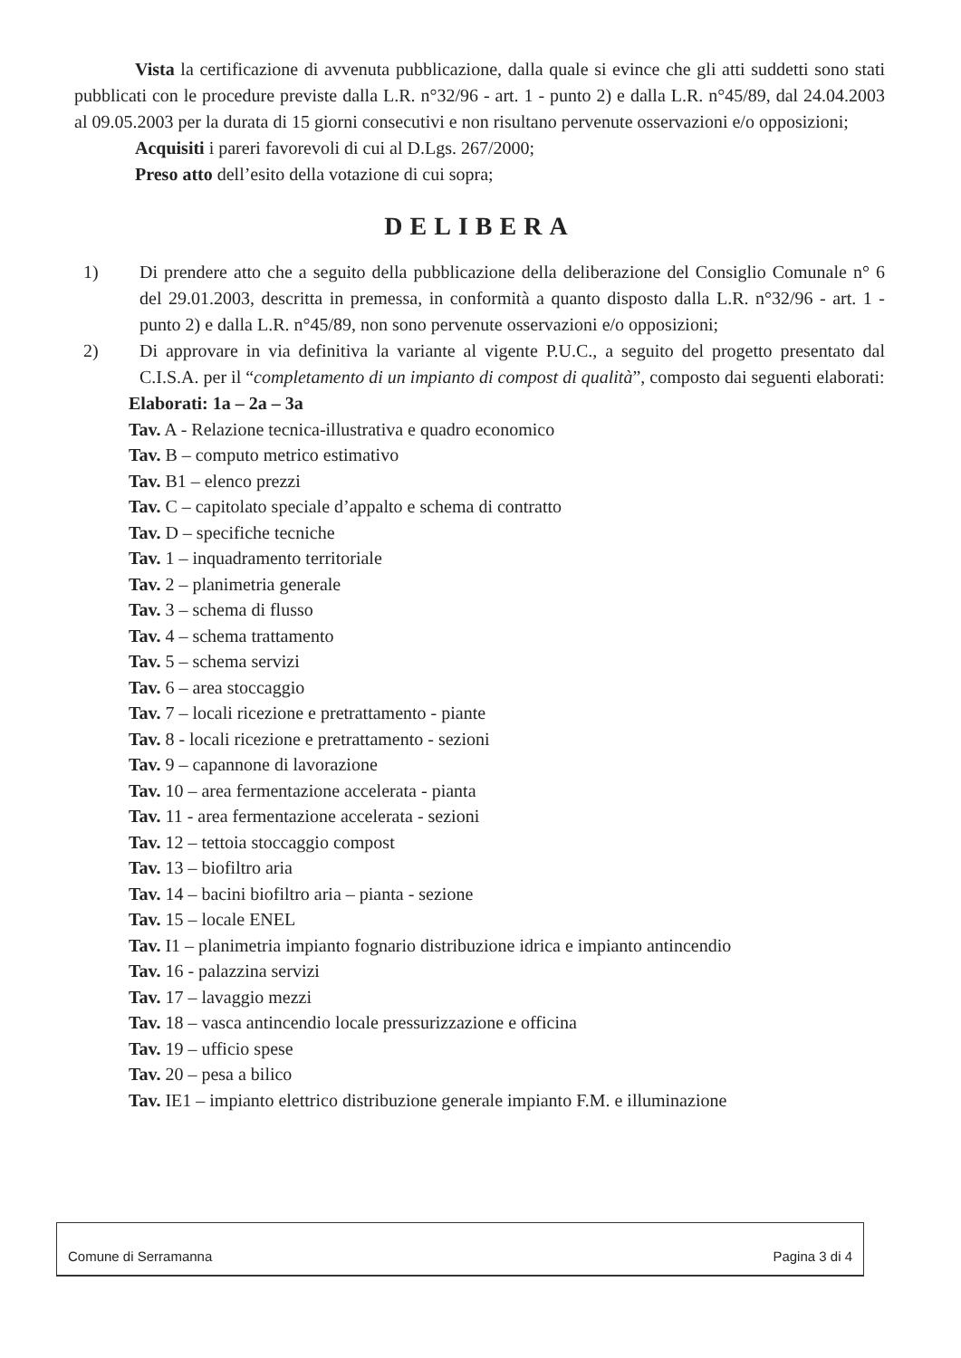Vista la certificazione di avvenuta pubblicazione, dalla quale si evince che gli atti suddetti sono stati pubblicati con le procedure previste dalla L.R. n°32/96 - art. 1 - punto 2) e dalla L.R. n°45/89, dal 24.04.2003 al 09.05.2003 per la durata di 15 giorni consecutivi e non risultano pervenute osservazioni e/o opposizioni;
Acquisiti i pareri favorevoli di cui al D.Lgs. 267/2000;
Preso atto dell’esito della votazione di cui sopra;
DELIBERA
1) Di prendere atto che a seguito della pubblicazione della deliberazione del Consiglio Comunale n° 6 del 29.01.2003, descritta in premessa, in conformità a quanto disposto dalla L.R. n°32/96 - art. 1 - punto 2) e dalla L.R. n°45/89, non sono pervenute osservazioni e/o opposizioni;
2) Di approvare in via definitiva la variante al vigente P.U.C., a seguito del progetto presentato dal C.I.S.A. per il “completamento di un impianto di compost di qualità”, composto dai seguenti elaborati:
Elaborati: 1a – 2a – 3a
Tav. A - Relazione tecnica-illustrativa e quadro economico
Tav. B – computo metrico estimativo
Tav. B1 – elenco prezzi
Tav. C – capitolato speciale d’appalto e schema di contratto
Tav. D – specifiche tecniche
Tav. 1 – inquadramento territoriale
Tav. 2 – planimetria generale
Tav. 3 – schema di flusso
Tav. 4 – schema trattamento
Tav. 5 – schema servizi
Tav. 6 – area stoccaggio
Tav. 7 – locali ricezione e pretrattamento - piante
Tav. 8 - locali ricezione e pretrattamento - sezioni
Tav. 9 – capannone di lavorazione
Tav. 10 – area fermentazione accelerata - pianta
Tav. 11 - area fermentazione accelerata - sezioni
Tav. 12 – tettoia stoccaggio compost
Tav. 13 – biofiltro aria
Tav. 14 – bacini biofiltro aria – pianta - sezione
Tav. 15 – locale ENEL
Tav. I1 – planimetria impianto fognario distribuzione idrica e impianto antincendio
Tav. 16 - palazzina servizi
Tav. 17 – lavaggio mezzi
Tav. 18 – vasca antincendio locale pressurizzazione e officina
Tav. 19 – ufficio spese
Tav. 20 – pesa a bilico
Tav. IE1 – impianto elettrico distribuzione generale impianto F.M. e illuminazione
Comune di Serramanna Pagina 3 di 4